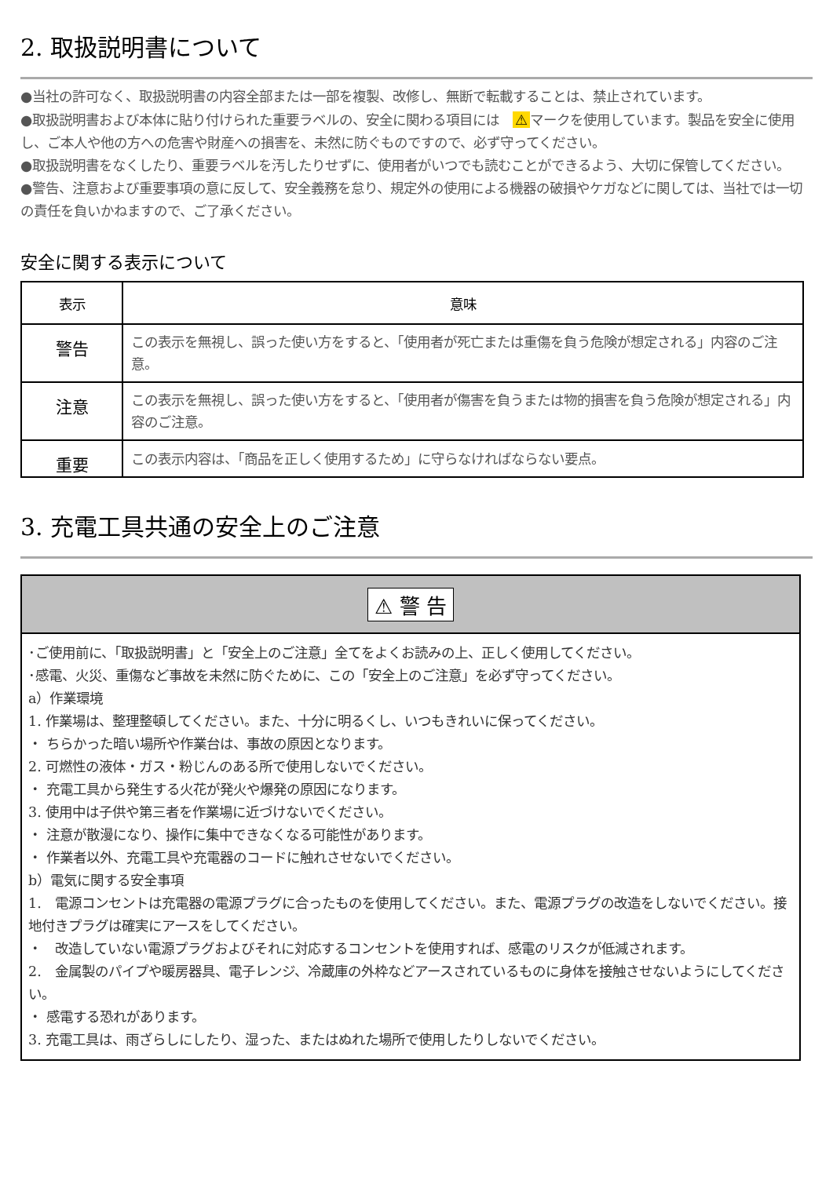2. 取扱説明書について
●当社の許可なく、取扱説明書の内容全部または一部を複製、改修し、無断で転載することは、禁止されています。
●取扱説明書および本体に貼り付けられた重要ラベルの、安全に関わる項目には　⚠ マークを使用しています。製品を安全に使用し、ご本人や他の方への危害や財産への損害を、未然に防ぐものですので、必ず守ってください。
●取扱説明書をなくしたり、重要ラベルを汚したりせずに、使用者がいつでも読むことができるよう、大切に保管してください。
●警告、注意および重要事項の意に反して、安全義務を怠り、規定外の使用による機器の破損やケガなどに関しては、当社では一切の責任を負いかねますので、ご了承ください。
安全に関する表示について
| 表示 | 意味 |
| --- | --- |
| 警告 | この表示を無視し、誤った使い方をすると、「使用者が死亡または重傷を負う危険が想定される」内容のご注意。 |
| 注意 | この表示を無視し、誤った使い方をすると、「使用者が傷害を負うまたは物的損害を負う危険が想定される」内容のご注意。 |
| 重要 | この表示内容は、「商品を正しく使用するため」に守らなければならない要点。 |
3. 充電工具共通の安全上のご注意
⚠ 警 告
･ご使用前に、「取扱説明書」と「安全上のご注意」全てをよくお読みの上、正しく使用してください。
･感電、火災、重傷など事故を未然に防ぐために、この「安全上のご注意」を必ず守ってください。
a）作業環境
1. 作業場は、整理整頓してください。また、十分に明るくし、いつもきれいに保ってください。
・ ちらかった暗い場所や作業台は、事故の原因となります。
2. 可燃性の液体・ガス・粉じんのある所で使用しないでください。
・ 充電工具から発生する火花が発火や爆発の原因になります。
3. 使用中は子供や第三者を作業場に近づけないでください。
・ 注意が散漫になり、操作に集中できなくなる可能性があります。
・ 作業者以外、充電工具や充電器のコードに触れさせないでください。
b）電気に関する安全事項
1.　電源コンセントは充電器の電源プラグに合ったものを使用してください。また、電源プラグの改造をしないでください。接地付きプラグは確実にアースをしてください。
・　改造していない電源プラグおよびそれに対応するコンセントを使用すれば、感電のリスクが低減されます。
2.　金属製のパイプや暖房器具、電子レンジ、冷蔵庫の外枠などアースされているものに身体を接触させないようにしてください。
・ 感電する恐れがあります。
3. 充電工具は、雨ざらしにしたり、湿った、またはぬれた場所で使用したりしないでください。